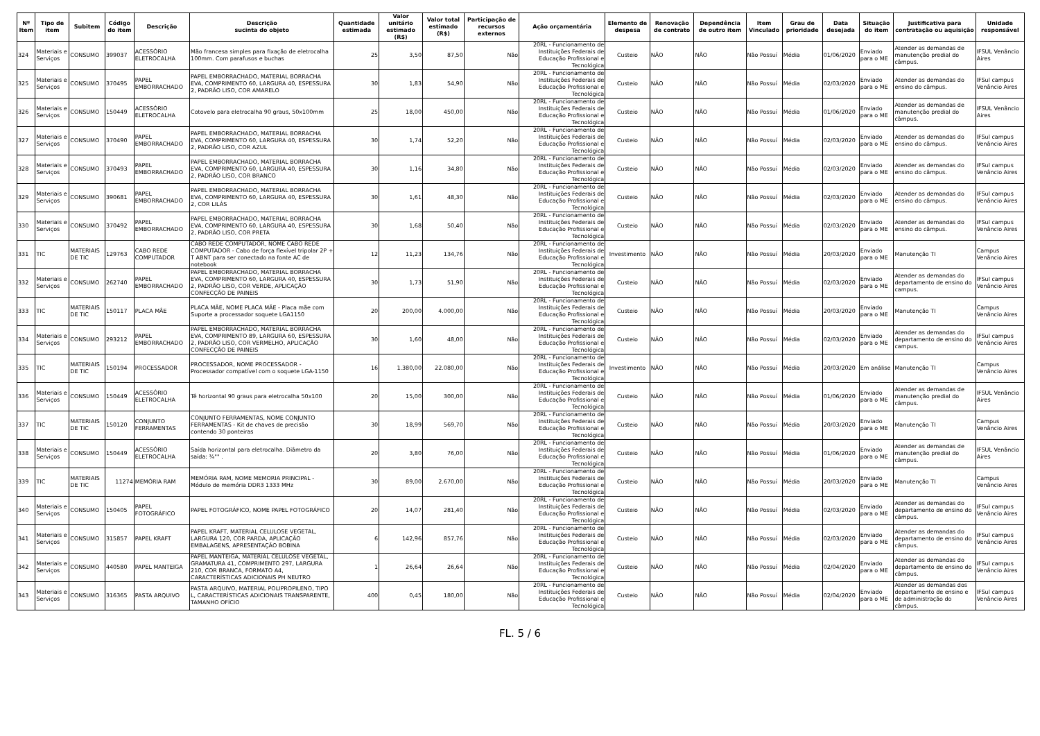| Nº Item | Tipo de item | Subitem | Código do item | Descrição | Descrição sucinta do objeto | Quantidade estimada | Valor unitário estimado (R$) | Valor total estimado (R$) | Participação de recursos externos | Ação orçamentária | Elemento de despesa | Renovação de contrato | Dependência de outro item | Item Vinculado | Grau de prioridade | Data desejada | Situação do item | Justificativa para contratação ou aquisição | Unidade responsável |
| --- | --- | --- | --- | --- | --- | --- | --- | --- | --- | --- | --- | --- | --- | --- | --- | --- | --- | --- | --- |
| 324 | Materiais e Serviços | CONSUMO | 399037 | ACESSÓRIO ELETROCALHA | Mão francesa simples para fixação de eletrocalha 100mm. Com parafusos e buchas | 25 | 3,50 | 87,50 | Não | 20RL - Funcionamento de Instituições Federais de Educação Profissional e Tecnológica | Custeio | NÃO | NÃO | Não Possuí | Média | 01/06/2020 | Enviado para o ME | Atender as demandas de manutenção predial do câmpus. | IFSUL Venâncio Aires |
| 325 | Materiais e Serviços | CONSUMO | 370495 | PAPEL EMBORRACHADO | PAPEL EMBORRACHADO, MATERIAL BORRACHA EVA, COMPRIMENTO 60, LARGURA 40, ESPESSURA 2, PADRÃO LISO, COR AMARELO | 30 | 1,83 | 54,90 | Não | 20RL - Funcionamento de Instituições Federais de Educação Profissional e Tecnológica | Custeio | NÃO | NÃO | Não Possuí | Média | 02/03/2020 | Enviado para o ME | Atender as demandas do ensino do câmpus. | IFSul campus Venâncio Aires |
| 326 | Materiais e Serviços | CONSUMO | 150449 | ACESSÓRIO ELETROCALHA | Cotovelo para eletrocalha 90 graus, 50x100mm | 25 | 18,00 | 450,00 | Não | 20RL - Funcionamento de Instituições Federais de Educação Profissional e Tecnológica | Custeio | NÃO | NÃO | Não Possuí | Média | 01/06/2020 | Enviado para o ME | Atender as demandas de manutenção predial do câmpus. | IFSUL Venâncio Aires |
| 327 | Materiais e Serviços | CONSUMO | 370490 | PAPEL EMBORRACHADO | PAPEL EMBORRACHADO, MATERIAL BORRACHA EVA, COMPRIMENTO 60, LARGURA 40, ESPESSURA 2, PADRÃO LISO, COR AZUL | 30 | 1,74 | 52,20 | Não | 20RL - Funcionamento de Instituições Federais de Educação Profissional e Tecnológica | Custeio | NÃO | NÃO | Não Possuí | Média | 02/03/2020 | Enviado para o ME | Atender as demandas do ensino do câmpus. | IFSul campus Venâncio Aires |
| 328 | Materiais e Serviços | CONSUMO | 370493 | PAPEL EMBORRACHADO | PAPEL EMBORRACHADO, MATERIAL BORRACHA EVA, COMPRIMENTO 60, LARGURA 40, ESPESSURA 2, PADRÃO LISO, COR BRANCO | 30 | 1,16 | 34,80 | Não | 20RL - Funcionamento de Instituições Federais de Educação Profissional e Tecnológica | Custeio | NÃO | NÃO | Não Possuí | Média | 02/03/2020 | Enviado para o ME | Atender as demandas do ensino do câmpus. | IFSul campus Venâncio Aires |
| 329 | Materiais e Serviços | CONSUMO | 390681 | PAPEL EMBORRACHADO | PAPEL EMBORRACHADO, MATERIAL BORRACHA EVA, COMPRIMENTO 60, LARGURA 40, ESPESSURA 2, COR LILÁS | 30 | 1,61 | 48,30 | Não | 20RL - Funcionamento de Instituições Federais de Educação Profissional e Tecnológica | Custeio | NÃO | NÃO | Não Possuí | Média | 02/03/2020 | Enviado para o ME | Atender as demandas do ensino do câmpus. | IFSul campus Venâncio Aires |
| 330 | Materiais e Serviços | CONSUMO | 370492 | PAPEL EMBORRACHADO | PAPEL EMBORRACHADO, MATERIAL BORRACHA EVA, COMPRIMENTO 60, LARGURA 40, ESPESSURA 2, PADRÃO LISO, COR PRETA | 30 | 1,68 | 50,40 | Não | 20RL - Funcionamento de Instituições Federais de Educação Profissional e Tecnológica | Custeio | NÃO | NÃO | Não Possuí | Média | 02/03/2020 | Enviado para o ME | Atender as demandas do ensino do câmpus. | IFSul campus Venâncio Aires |
| 331 | TIC | MATERIAIS DE TIC | 129763 | CABO REDE COMPUTADOR | CABO REDE COMPUTADOR, NOME CABO REDE COMPUTADOR - Cabo de força flexível tripolar 2P + T ABNT para ser conectado na fonte AC de notebook | 12 | 11,23 | 134,76 | Não | 20RL - Funcionamento de Instituições Federais de Educação Profissional e Tecnológica | Investimento | NÃO | NÃO | Não Possuí | Média | 20/03/2020 | Enviado para o ME | Manutenção TI | Campus Venâncio Aires |
| 332 | Materiais e Serviços | CONSUMO | 262740 | PAPEL EMBORRACHADO | PAPEL EMBORRACHADO, MATERIAL BORRACHA EVA, COMPRIMENTO 60, LARGURA 40, ESPESSURA 2, PADRÃO LISO, COR VERDE, APLICAÇÃO CONFECÇÃO DE PAINEIS | 30 | 1,73 | 51,90 | Não | 20RL - Funcionamento de Instituições Federais de Educação Profissional e Tecnológica | Custeio | NÃO | NÃO | Não Possuí | Média | 02/03/2020 | Enviado para o ME | Atender as demandas do departamento de ensino do campus. | IFSul campus Venâncio Aires |
| 333 | TIC | MATERIAIS DE TIC | 150117 | PLACA MÃE | PLACA MÃE, NOME PLACA MÃE - Placa mãe com Suporte a processador soquete LGA1150 | 20 | 200,00 | 4.000,00 | Não | 20RL - Funcionamento de Instituições Federais de Educação Profissional e Tecnológica | Custeio | NÃO | NÃO | Não Possuí | Média | 20/03/2020 | Enviado para o ME | Manutenção TI | Campus Venâncio Aires |
| 334 | Materiais e Serviços | CONSUMO | 293212 | PAPEL EMBORRACHADO | PAPEL EMBORRACHADO, MATERIAL BORRACHA EVA, COMPRIMENTO 89, LARGURA 60, ESPESSURA 2, PADRÃO LISO, COR VERMELHO, APLICAÇÃO CONFECÇÃO DE PAINEIS | 30 | 1,60 | 48,00 | Não | 20RL - Funcionamento de Instituições Federais de Educação Profissional e Tecnológica | Custeio | NÃO | NÃO | Não Possuí | Média | 02/03/2020 | Enviado para o ME | Atender as demandas do departamento de ensino do campus. | IFSul campus Venâncio Aires |
| 335 | TIC | MATERIAIS DE TIC | 150194 | PROCESSADOR | PROCESSADOR, NOME PROCESSADOR - Processador compatível com o soquete LGA-1150 | 16 | 1.380,00 | 22.080,00 | Não | 20RL - Funcionamento de Instituições Federais de Educação Profissional e Tecnológica | Investimento | NÃO | NÃO | Não Possuí | Média | 20/03/2020 | Em análise | Manutenção TI | Campus Venâncio Aires |
| 336 | Materiais e Serviços | CONSUMO | 150449 | ACESSÓRIO ELETROCALHA | Tê horizontal 90 graus para eletrocalha 50x100 | 20 | 15,00 | 300,00 | Não | 20RL - Funcionamento de Instituições Federais de Educação Profissional e Tecnológica | Custeio | NÃO | NÃO | Não Possuí | Média | 01/06/2020 | Enviado para o ME | Atender as demandas de manutenção predial do câmpus. | IFSUL Venâncio Aires |
| 337 | TIC | MATERIAIS DE TIC | 150120 | CONJUNTO FERRAMENTAS | CONJUNTO FERRAMENTAS, NOME CONJUNTO FERRAMENTAS - Kit de chaves de precisão contendo 30 ponteiras | 30 | 18,99 | 569,70 | Não | 20RL - Funcionamento de Instituições Federais de Educação Profissional e Tecnológica | Custeio | NÃO | NÃO | Não Possuí | Média | 20/03/2020 | Enviado para o ME | Manutenção TI | Campus Venâncio Aires |
| 338 | Materiais e Serviços | CONSUMO | 150449 | ACESSÓRIO ELETROCALHA | Saída horizontal para eletrocalha. Diâmetro da saída: ¾"" . | 20 | 3,80 | 76,00 | Não | 20RL - Funcionamento de Instituições Federais de Educação Profissional e Tecnológica | Custeio | NÃO | NÃO | Não Possuí | Média | 01/06/2020 | Enviado para o ME | Atender as demandas de manutenção predial do câmpus. | IFSUL Venâncio Aires |
| 339 | TIC | MATERIAIS DE TIC | 11274 | MEMÓRIA RAM | MEMÓRIA RAM, NOME MEMORIA PRINCIPAL - Módulo de memória DDR3 1333 MHz | 30 | 89,00 | 2.670,00 | Não | 20RL - Funcionamento de Instituições Federais de Educação Profissional e Tecnológica | Custeio | NÃO | NÃO | Não Possuí | Média | 20/03/2020 | Enviado para o ME | Manutenção TI | Campus Venâncio Aires |
| 340 | Materiais e Serviços | CONSUMO | 150405 | PAPEL FOTOGRÁFICO | PAPEL FOTOGRÁFICO, NOME PAPEL FOTOGRÁFICO | 20 | 14,07 | 281,40 | Não | 20RL - Funcionamento de Instituições Federais de Educação Profissional e Tecnológica | Custeio | NÃO | NÃO | Não Possuí | Média | 02/03/2020 | Enviado para o ME | Atender as demandas do departamento de ensino do câmpus. | IFSul campus Venâncio Aires |
| 341 | Materiais e Serviços | CONSUMO | 315857 | PAPEL KRAFT | PAPEL KRAFT, MATERIAL CELULOSE VEGETAL, LARGURA 120, COR PARDA, APLICAÇÃO EMBALAGENS, APRESENTAÇÃO BOBINA | 6 | 142,96 | 857,76 | Não | 20RL - Funcionamento de Instituições Federais de Educação Profissional e Tecnológica | Custeio | NÃO | NÃO | Não Possuí | Média | 02/03/2020 | Enviado para o ME | Atender as demandas do departamento de ensino do câmpus. | IFSul campus Venâncio Aires |
| 342 | Materiais e Serviços | CONSUMO | 440580 | PAPEL MANTEIGA | PAPEL MANTEIGA, MATERIAL CELULOSE VEGETAL, GRAMATURA 41, COMPRIMENTO 297, LARGURA 210, COR BRANCA, FORMATO A4, CARACTERÍSTICAS ADICIONAIS PH NEUTRO | 1 | 26,64 | 26,64 | Não | 20RL - Funcionamento de Instituições Federais de Educação Profissional e Tecnológica | Custeio | NÃO | NÃO | Não Possuí | Média | 02/04/2020 | Enviado para o ME | Atender as demandas do departamento de ensino do câmpus. | IFSul campus Venâncio Aires |
| 343 | Materiais e Serviços | CONSUMO | 316365 | PASTA ARQUIVO | PASTA ARQUIVO, MATERIAL POLIPROPILENO, TIPO L, CARACTERÍSTICAS ADICIONAIS TRANSPARENTE, TAMANHO OFÍCIO | 400 | 0,45 | 180,00 | Não | 20RL - Funcionamento de Instituições Federais de Educação Profissional e Tecnológica | Custeio | NÃO | NÃO | Não Possuí | Média | 02/04/2020 | Enviado para o ME | Atender as demandas dos departamento de ensino e de administração do câmpus. | IFSul campus Venâncio Aires |
FL. 5 / 6